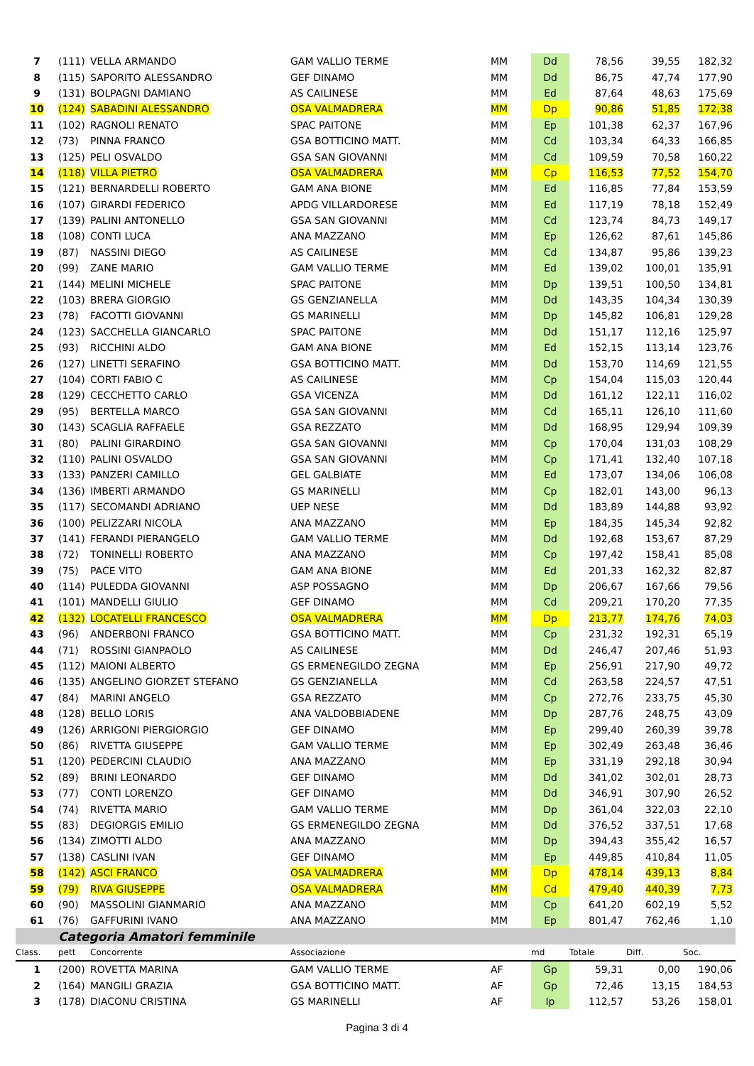| 7 | (111) | VELLA ARMANDO | GAM VALLIO TERME | MM | Dd | 78,56 | 39,55 | 182,32 |
| 8 | (115) | SAPORITO ALESSANDRO | GEF DINAMO | MM | Dd | 86,75 | 47,74 | 177,90 |
| 9 | (131) | BOLPAGNI DAMIANO | AS CAILINESE | MM | Ed | 87,64 | 48,63 | 175,69 |
| 10 | (124) | SABADINI ALESSANDRO | OSA VALMADRERA | MM | Dp | 90,86 | 51,85 | 172,38 |
| 11 | (102) | RAGNOLI RENATO | SPAC PAITONE | MM | Ep | 101,38 | 62,37 | 167,96 |
| 12 | (73) | PINNA FRANCO | GSA BOTTICINO MATT. | MM | Cd | 103,34 | 64,33 | 166,85 |
| 13 | (125) | PELI OSVALDO | GSA SAN GIOVANNI | MM | Cd | 109,59 | 70,58 | 160,22 |
| 14 | (118) | VILLA PIETRO | OSA VALMADRERA | MM | Cp | 116,53 | 77,52 | 154,70 |
| 15 | (121) | BERNARDELLI ROBERTO | GAM ANA BIONE | MM | Ed | 116,85 | 77,84 | 153,59 |
| 16 | (107) | GIRARDI FEDERICO | APDG VILLARDORESE | MM | Ed | 117,19 | 78,18 | 152,49 |
| 17 | (139) | PALINI ANTONELLO | GSA SAN GIOVANNI | MM | Cd | 123,74 | 84,73 | 149,17 |
| 18 | (108) | CONTI LUCA | ANA MAZZANO | MM | Ep | 126,62 | 87,61 | 145,86 |
| 19 | (87) | NASSINI DIEGO | AS CAILINESE | MM | Cd | 134,87 | 95,86 | 139,23 |
| 20 | (99) | ZANE MARIO | GAM VALLIO TERME | MM | Ed | 139,02 | 100,01 | 135,91 |
| 21 | (144) | MELINI MICHELE | SPAC PAITONE | MM | Dp | 139,51 | 100,50 | 134,81 |
| 22 | (103) | BRERA GIORGIO | GS GENZIANELLA | MM | Dd | 143,35 | 104,34 | 130,39 |
| 23 | (78) | FACOTTI GIOVANNI | GS MARINELLI | MM | Dp | 145,82 | 106,81 | 129,28 |
| 24 | (123) | SACCHELLA GIANCARLO | SPAC PAITONE | MM | Dd | 151,17 | 112,16 | 125,97 |
| 25 | (93) | RICCHINI ALDO | GAM ANA BIONE | MM | Ed | 152,15 | 113,14 | 123,76 |
| 26 | (127) | LINETTI SERAFINO | GSA BOTTICINO MATT. | MM | Dd | 153,70 | 114,69 | 121,55 |
| 27 | (104) | CORTI FABIO C | AS CAILINESE | MM | Cp | 154,04 | 115,03 | 120,44 |
| 28 | (129) | CECCHETTO CARLO | GSA VICENZA | MM | Dd | 161,12 | 122,11 | 116,02 |
| 29 | (95) | BERTELLA MARCO | GSA SAN GIOVANNI | MM | Cd | 165,11 | 126,10 | 111,60 |
| 30 | (143) | SCAGLIA RAFFAELE | GSA REZZATO | MM | Dd | 168,95 | 129,94 | 109,39 |
| 31 | (80) | PALINI GIRARDINO | GSA SAN GIOVANNI | MM | Cp | 170,04 | 131,03 | 108,29 |
| 32 | (110) | PALINI OSVALDO | GSA SAN GIOVANNI | MM | Cp | 171,41 | 132,40 | 107,18 |
| 33 | (133) | PANZERI CAMILLO | GEL GALBIATE | MM | Ed | 173,07 | 134,06 | 106,08 |
| 34 | (136) | IMBERTI ARMANDO | GS MARINELLI | MM | Cp | 182,01 | 143,00 | 96,13 |
| 35 | (117) | SECOMANDI ADRIANO | UEP NESE | MM | Dd | 183,89 | 144,88 | 93,92 |
| 36 | (100) | PELIZZARI NICOLA | ANA MAZZANO | MM | Ep | 184,35 | 145,34 | 92,82 |
| 37 | (141) | FERANDI PIERANGELO | GAM VALLIO TERME | MM | Dd | 192,68 | 153,67 | 87,29 |
| 38 | (72) | TONINELLI ROBERTO | ANA MAZZANO | MM | Cp | 197,42 | 158,41 | 85,08 |
| 39 | (75) | PACE VITO | GAM ANA BIONE | MM | Ed | 201,33 | 162,32 | 82,87 |
| 40 | (114) | PULEDDA GIOVANNI | ASP POSSAGNO | MM | Dp | 206,67 | 167,66 | 79,56 |
| 41 | (101) | MANDELLI GIULIO | GEF DINAMO | MM | Cd | 209,21 | 170,20 | 77,35 |
| 42 | (132) | LOCATELLI FRANCESCO | OSA VALMADRERA | MM | Dp | 213,77 | 174,76 | 74,03 |
| 43 | (96) | ANDERBONI FRANCO | GSA BOTTICINO MATT. | MM | Cp | 231,32 | 192,31 | 65,19 |
| 44 | (71) | ROSSINI GIANPAOLO | AS CAILINESE | MM | Dd | 246,47 | 207,46 | 51,93 |
| 45 | (112) | MAIONI ALBERTO | GS ERMENEGILDO ZEGNA | MM | Ep | 256,91 | 217,90 | 49,72 |
| 46 | (135) | ANGELINO GIORZET STEFANO | GS GENZIANELLA | MM | Cd | 263,58 | 224,57 | 47,51 |
| 47 | (84) | MARINI ANGELO | GSA REZZATO | MM | Cp | 272,76 | 233,75 | 45,30 |
| 48 | (128) | BELLO LORIS | ANA VALDOBBIADENE | MM | Dp | 287,76 | 248,75 | 43,09 |
| 49 | (126) | ARRIGONI PIERGIORGIO | GEF DINAMO | MM | Ep | 299,40 | 260,39 | 39,78 |
| 50 | (86) | RIVETTA GIUSEPPE | GAM VALLIO TERME | MM | Ep | 302,49 | 263,48 | 36,46 |
| 51 | (120) | PEDERCINI CLAUDIO | ANA MAZZANO | MM | Ep | 331,19 | 292,18 | 30,94 |
| 52 | (89) | BRINI LEONARDO | GEF DINAMO | MM | Dd | 341,02 | 302,01 | 28,73 |
| 53 | (77) | CONTI LORENZO | GEF DINAMO | MM | Dd | 346,91 | 307,90 | 26,52 |
| 54 | (74) | RIVETTA MARIO | GAM VALLIO TERME | MM | Dp | 361,04 | 322,03 | 22,10 |
| 55 | (83) | DEGIORGIS EMILIO | GS ERMENEGILDO ZEGNA | MM | Dd | 376,52 | 337,51 | 17,68 |
| 56 | (134) | ZIMOTTI ALDO | ANA MAZZANO | MM | Dp | 394,43 | 355,42 | 16,57 |
| 57 | (138) | CASLINI IVAN | GEF DINAMO | MM | Ep | 449,85 | 410,84 | 11,05 |
| 58 | (142) | ASCI FRANCO | OSA VALMADRERA | MM | Dp | 478,14 | 439,13 | 8,84 |
| 59 | (79) | RIVA GIUSEPPE | OSA VALMADRERA | MM | Cd | 479,40 | 440,39 | 7,73 |
| 60 | (90) | MASSOLINI GIANMARIO | ANA MAZZANO | MM | Cp | 641,20 | 602,19 | 5,52 |
| 61 | (76) | GAFFURINI IVANO | ANA MAZZANO | MM | Ep | 801,47 | 762,46 | 1,10 |
| | Categoria Amatori femminile | | | | | | | |
| Class. | pett | Concorrente | Associazione | | md | Totale | Diff. | Soc. |
| 1 | (200) | ROVETTA MARINA | GAM VALLIO TERME | AF | Gp | 59,31 | 0,00 | 190,06 |
| 2 | (164) | MANGILI GRAZIA | GSA BOTTICINO MATT. | AF | Gp | 72,46 | 13,15 | 184,53 |
| 3 | (178) | DIACONU CRISTINA | GS MARINELLI | AF | Ip | 112,57 | 53,26 | 158,01 |
Pagina 3 di 4